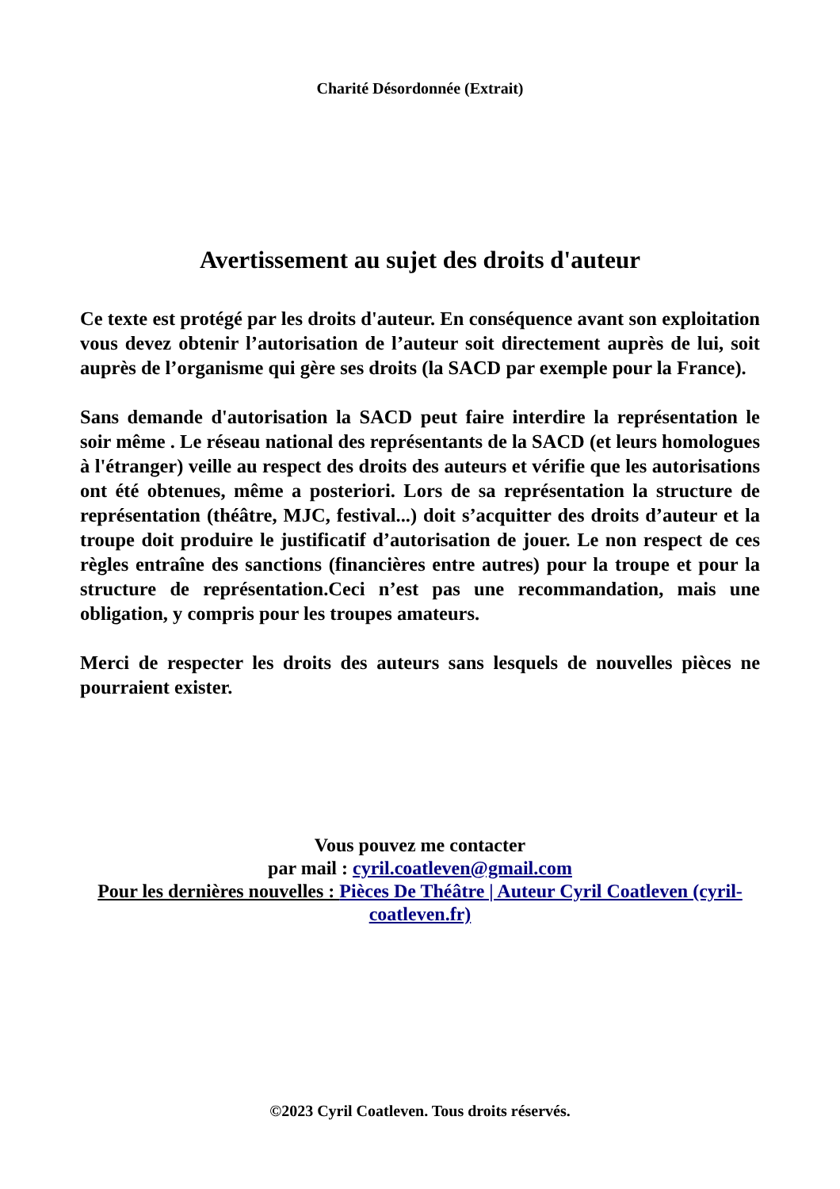Charité Désordonnée (Extrait)
Avertissement au sujet des droits d'auteur
Ce texte est protégé par les droits d'auteur. En conséquence avant son exploitation vous devez obtenir l’autorisation de l’auteur soit directement auprès de lui, soit auprès de l’organisme qui gère ses droits (la SACD par exemple pour la France).
Sans demande d'autorisation la SACD peut faire interdire la représentation le soir même . Le réseau national des représentants de la SACD (et leurs homologues à l'étranger) veille au respect des droits des auteurs et vérifie que les autorisations ont été obtenues, même a posteriori. Lors de sa représentation la structure de représentation (théâtre, MJC, festival...) doit s’acquitter des droits d’auteur et la troupe doit produire le justificatif d’autorisation de jouer. Le non respect de ces règles entraîne des sanctions (financières entre autres) pour la troupe et pour la structure de représentation.Ceci n’est pas une recommandation, mais une obligation, y compris pour les troupes amateurs.
Merci de respecter les droits des auteurs sans lesquels de nouvelles pièces ne pourraient exister.
Vous pouvez me contacter
par mail : cyril.coatleven@gmail.com
Pour les dernières nouvelles : Pièces De Théâtre | Auteur Cyril Coatleven (cyril-coatleven.fr)
©2023 Cyril Coatleven. Tous droits réservés.